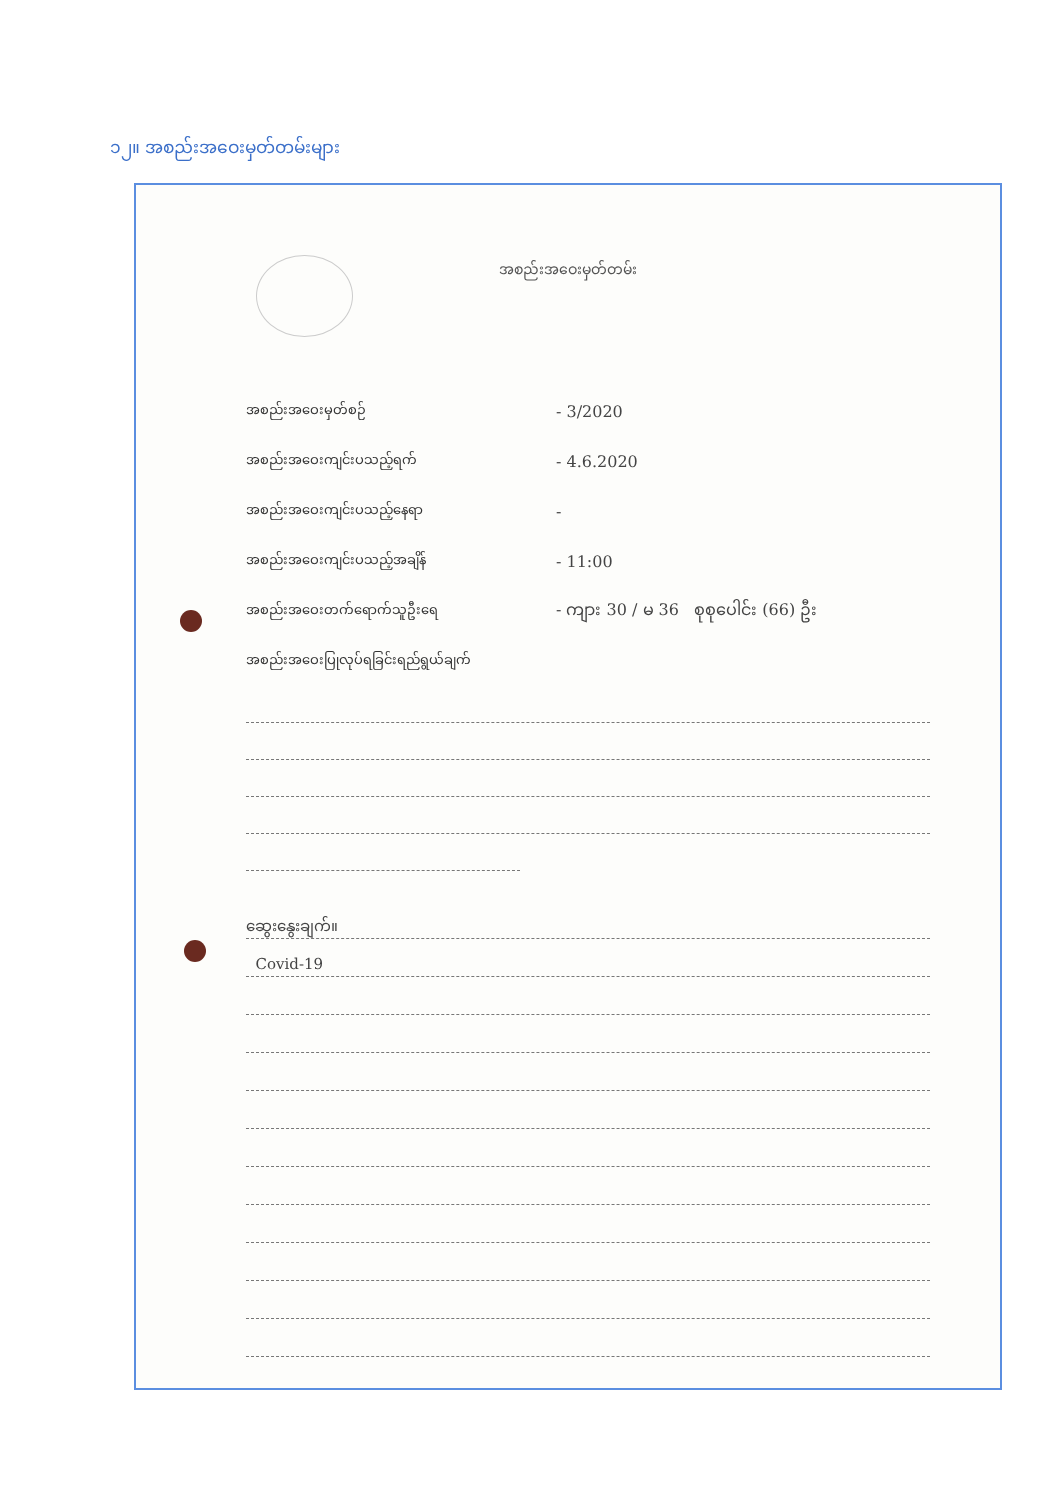၁၂။ အစည်းအဝေးမှတ်တမ်းများ
အစည်းအဝေးမှတ်တမ်း
အစည်းအဝေးမှတ်စဉ် - 3/2020
အစည်းအဝေးကျင်းပသည့်ရက် - 4.6.2020
အစည်းအဝေးကျင်းပသည့်နေရာ -
အစည်းအဝေးကျင်းပသည့်အချိန် - 11:00
အစည်းအဝေးတက်ရောက်သူဦးရေ - ကျား 30 / မ 36 စုစုပေါင်း (66) ဦး
အစည်းအဝေးပြုလုပ်ရခြင်းရည်ရွယ်ချက်
ဆွေးနွေးချက်။
Covid-19